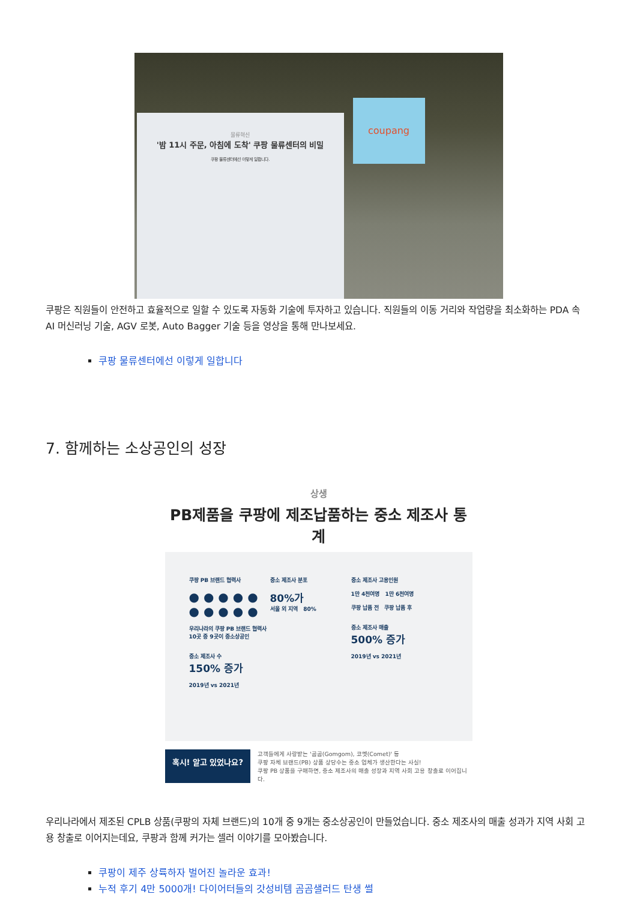물류혁신
'밤 11시 주문, 아침에 도착' 쿠팡 물류센터의 비밀
쿠팡 물류센터에선 이렇게 일합니다.
coupang
쿠팡은 직원들이 안전하고 효율적으로 일할 수 있도록 자동화 기술에 투자하고 있습니다. 직원들의 이동 거리와 작업량을 최소화하는 PDA 속 AI 머신러닝 기술, AGV 로봇, Auto Bagger 기술 등을 영상을 통해 만나보세요.
쿠팡 물류센터에선 이렇게 일합니다
7. 함께하는 소상공인의 성장
상생
PB제품을 쿠팡에 제조납품하는 중소 제조사 통계
쿠팡 PB 브랜드 협력사
● ● ● ● ●
● ● ● ● ●
우리나라의 쿠팡 PB 브랜드 협력사
10곳 중 9곳이 중소상공인
중소 제조사 수
150% 증가
2019년 vs 2021년
중소 제조사 분포
80%가
서울 외 지역 80%
중소 제조사 고용인원
1만 4천여명 1만 6천여명
쿠팡 납품 전 쿠팡 납품 후
중소 제조사 매출
500% 증가
2019년 vs 2021년
혹시! 알고 있었나요?
고객들에게 사랑받는 '곰곰(Gomgom), 코멧(Comet)' 등
쿠팡 자체 브랜드(PB) 상품 상당수는 중소 업체가 생산한다는 사실!
쿠팡 PB 상품을 구매하면, 중소 제조사의 매출 성장과 지역 사회 고용 창출로 이어집니다.
우리나라에서 제조된 CPLB 상품(쿠팡의 자체 브랜드)의 10개 중 9개는 중소상공인이 만들었습니다. 중소 제조사의 매출 성과가 지역 사회 고용 창출로 이어지는데요, 쿠팡과 함께 커가는 셀러 이야기를 모아봤습니다.
쿠팡이 제주 상륙하자 벌어진 놀라운 효과!
누적 후기 4만 5000개! 다이어터들의 갓성비템 곰곰샐러드 탄생 썰